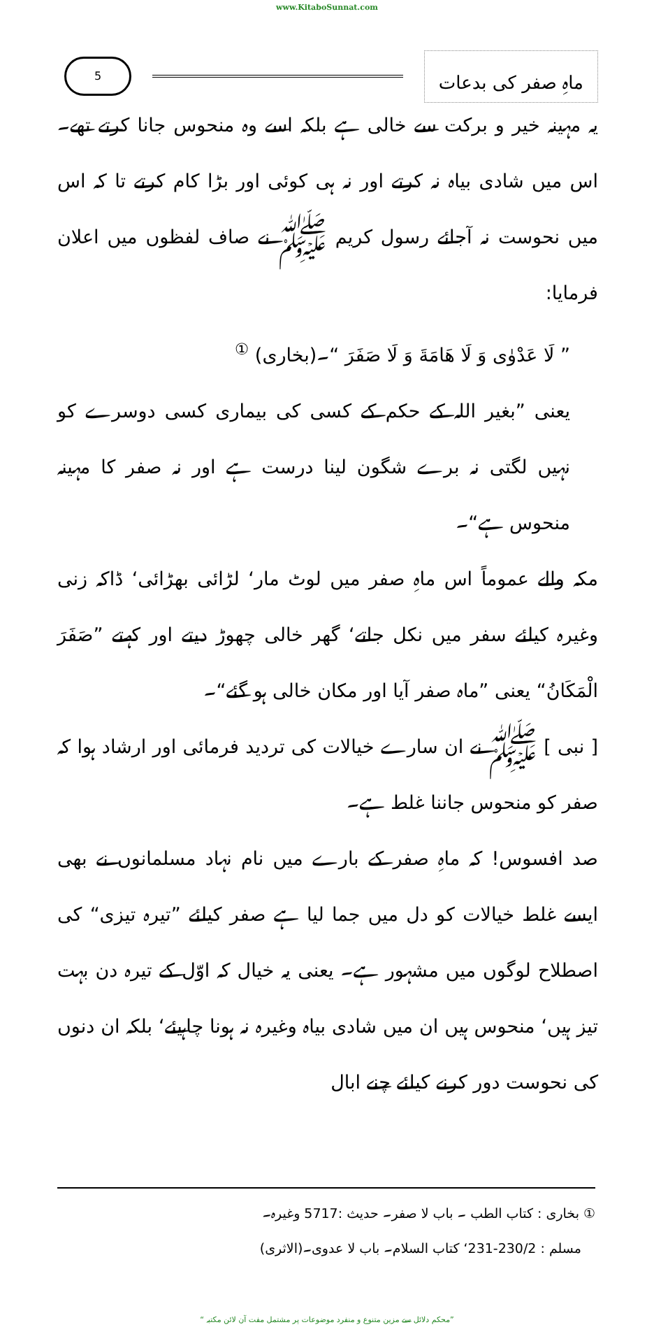www.KitaboSunnat.com
5
ماہِ صفر کی بدعات
یہ مہینہ خیر و برکت سے خالی ہے بلکہ اسے وہ منحوس جانا کرتے تھے۔ اس میں شادی بیاہ نہ کرتے اور نہ ہی کوئی اور بڑا کام کرتے تا کہ اس میں نحوست نہ آجائے رسول کریم ﷺ نے صاف لفظوں میں اعلان فرمایا:
” لَا عَدْوٰی وَ لَا هَامَةَ وَ لَا صَفَرَ “۔(بخاری) <sup>①</sup>
یعنی ”بغیر اللہ کے حکم کے کسی کی بیماری کسی دوسرے کو نہیں لگتی نہ برے شگون لینا درست ہے اور نہ صفر کا مہینہ منحوس ہے“۔
مکہ والے عموماً اس ماہِ صفر میں لوٹ مار‘ لڑائی بھڑائی‘ ڈاکہ زنی وغیرہ کیلئے سفر میں نکل جاتے‘ گھر خالی چھوڑ دیتے اور کہتے ”صَفَرَ الْمَكَانُ“ یعنی ”ماہ صفر آیا اور مکان خالی ہو گئے“۔
[ نبی ] ﷺ نے ان سارے خیالات کی تردید فرمائی اور ارشاد ہوا کہ صفر کو منحوس جاننا غلط ہے۔
صد افسوس! کہ ماہِ صفر کے بارے میں نام نہاد مسلمانوں نے بھی ایسے غلط خیالات کو دل میں جما لیا ہے صفر کیلئے ”تیرہ تیزی“ کی اصطلاح لوگوں میں مشہور ہے۔ یعنی یہ خیال کہ اوّل کے تیرہ دن بہت تیز ہیں‘ منحوس ہیں ان میں شادی بیاہ وغیرہ نہ ہونا چاہیئے‘ بلکہ ان دنوں کی نحوست دور کرنے کیلئے چنے ابال
① بخاری : کتاب الطب ۔ باب لا صفر۔ حدیث :5717 وغیرہ۔
مسلم : 230/2-231‘ کتاب السلام۔ باب لا عدوی۔(الاثری)
”محکم دلائل سے مزین متنوع و منفرد موضوعات پر مشتمل مفت آن لائن مکتبہ “